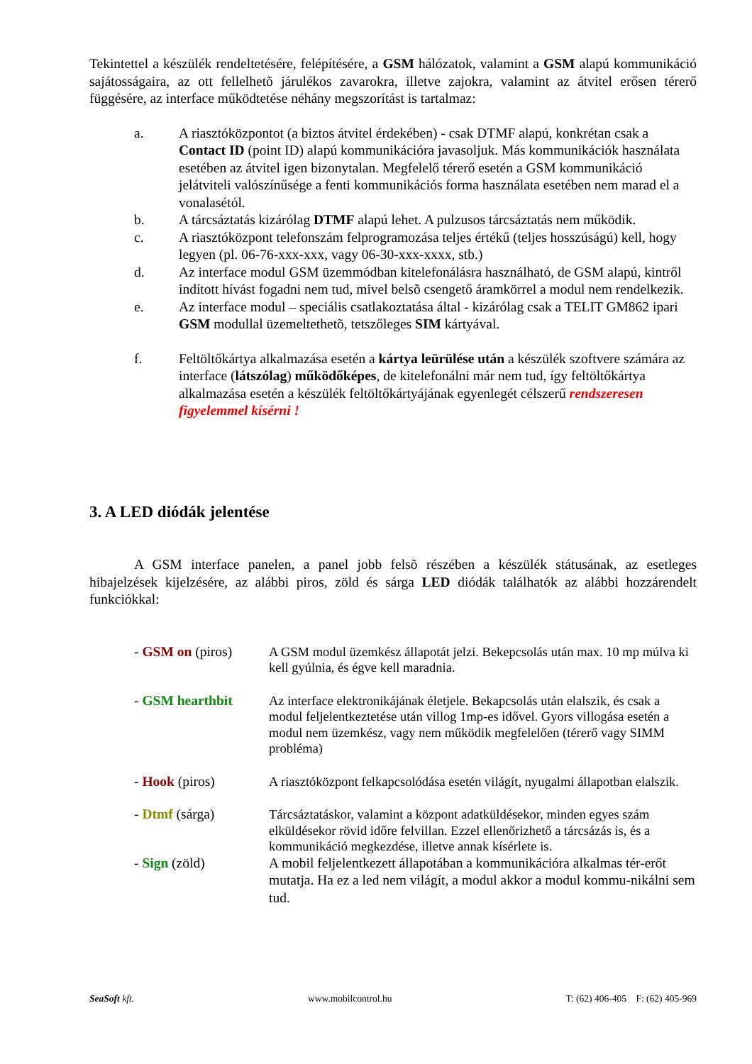Tekintettel a készülék rendeltetésére, felépítésére, a GSM hálózatok, valamint a GSM alapú kommunikáció sajátosságaira, az ott fellelhetõ járulékos zavarokra, illetve zajokra, valamint az átvitel erősen térerő függésére, az interface működtetése néhány megszorítást is tartalmaz:
a. A riasztóközpontot (a biztos átvitel érdekében) - csak DTMF alapú, konkrétan csak a Contact ID (point ID) alapú kommunikációra javasoljuk. Más kommunikációk használata esetében az átvitel igen bizonytalan. Megfelelő térerő esetén a GSM kommunikáció jelátviteli valószínűsége a fenti kommunikációs forma használata esetében nem marad el a vonalasétól.
b. A tárcsáztatás kizárólag DTMF alapú lehet. A pulzusos tárcsáztatás nem működik.
c. A riasztóközpont telefonszám felprogramozása teljes értékű (teljes hosszúságú) kell, hogy legyen (pl. 06-76-xxx-xxx, vagy 06-30-xxx-xxxx, stb.)
d. Az interface modul GSM üzemmódban kitelefonálásra használható, de GSM alapú, kintről indított hívást fogadni nem tud, mivel belsõ csengető áramkörrel a modul nem rendelkezik.
e. Az interface modul – speciális csatlakoztatása által - kizárólag csak a TELIT GM862 ipari GSM modullal üzemeltethetõ, tetszőleges SIM kártyával.
f. Feltöltőkártya alkalmazása esetén a kártya leürülése után a készülék szoftvere számára az interface (látszólag) működőképes, de kitelefonálni már nem tud, így feltöltőkártya alkalmazása esetén a készülék feltöltőkártyájának egyenlegét célszerű rendszeresen figyelemmel kísérni !
3. A LED diódák jelentése
A GSM interface panelen, a panel jobb felsõ részében a készülék státusának, az esetleges hibajelzések kijelzésére, az alábbi piros, zöld és sárga LED diódák találhatók az alábbi hozzárendelt funkciókkal:
- GSM on (piros) A GSM modul üzemkész állapotát jelzi. Bekepcsolás után max. 10 mp múlva ki kell gyúlnia, és égve kell maradnia.
- GSM hearthbit Az interface elektronikájának életjele. Bekapcsolás után elalszik, és csak a modul feljelentkeztetése után villog 1mp-es idővel. Gyors villogása esetén a modul nem üzemkész, vagy nem működik megfelelően (térerő vagy SIMM probléma)
- Hook (piros) A riasztóközpont felkapcsolódása esetén világít, nyugalmi állapotban elalszik.
- Dtmf (sárga) Tárcsáztatáskor, valamint a központ adatküldésekor, minden egyes szám elküldésekor rövid időre felvillan. Ezzel ellenőrizhető a tárcsázás is, és a kommunikáció megkezdése, illetve annak kísérlete is.
- Sign (zöld) A mobil feljelentkezett állapotában a kommunikációra alkalmas tér-erőt mutatja. Ha ez a led nem világít, a modul akkor a modul kommu-nikálni sem tud.
SeaSoft kft. www.mobilcontrol.hu T: (62) 406-405 F: (62) 405-969